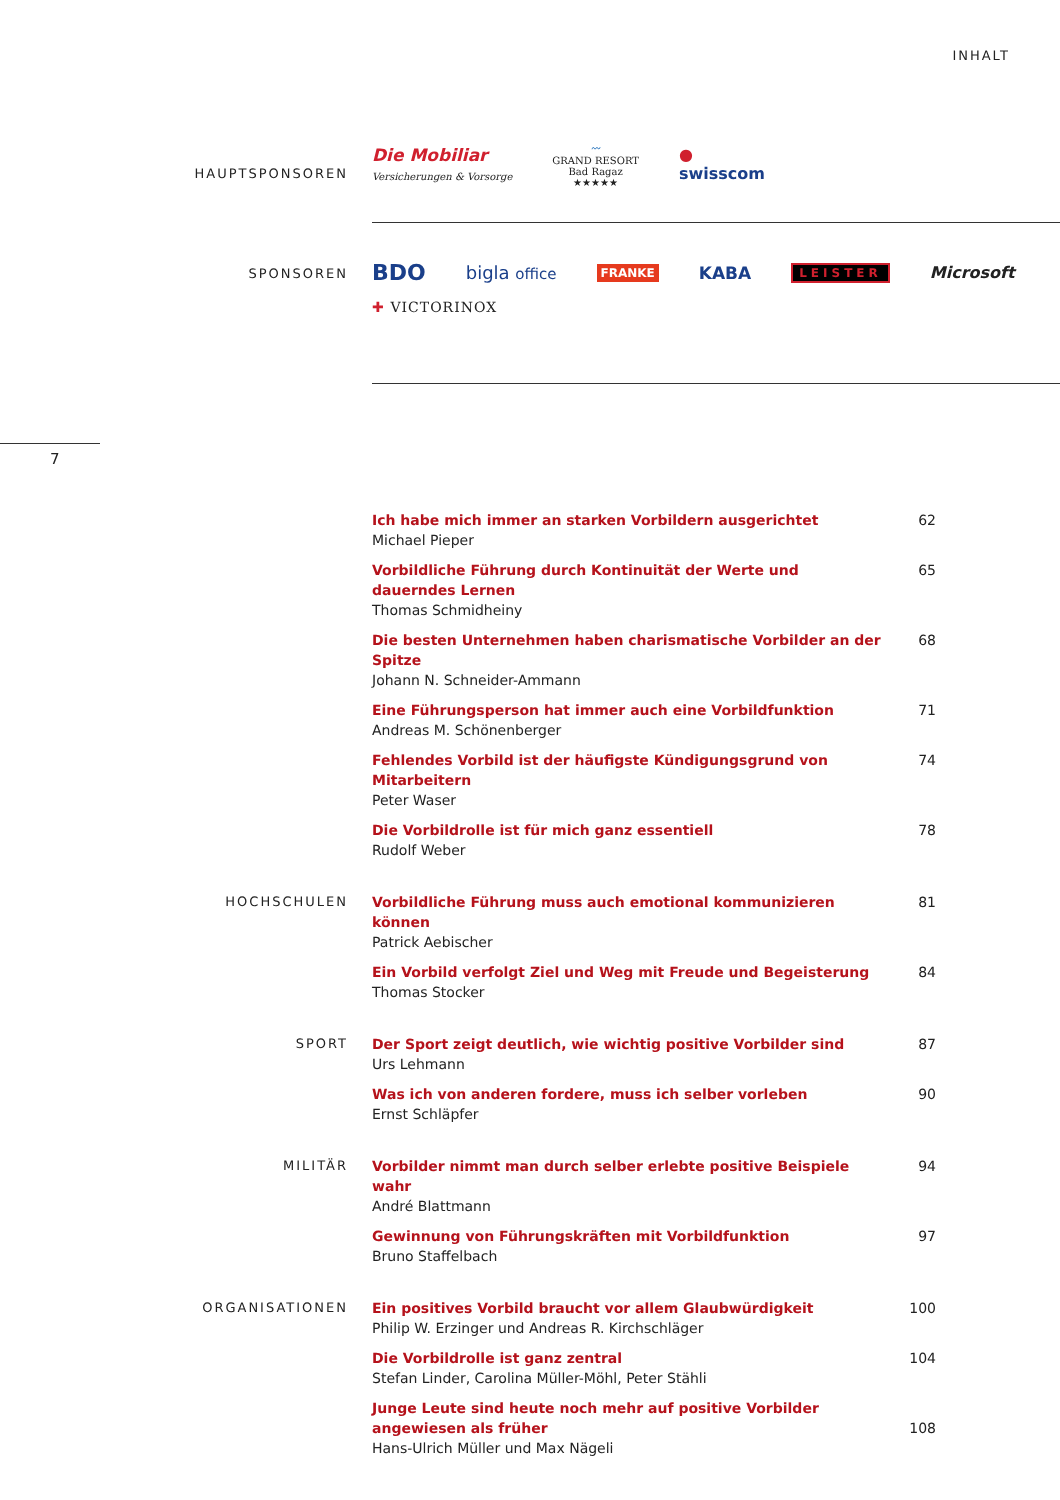INHALT
HAUPTSPONSOREN
Die Mobiliar
Versicherungen & Vorsorge
〰
GRAND RESORT
Bad Ragaz
★★★★★
●
swisscom
SPONSOREN
BDO bigla office FRANKE KABA LEISTER Microsoft ✚ VICTORINOX
7
Ich habe mich immer an starken Vorbildern ausgerichtet
Michael Pieper
62
Vorbildliche Führung durch Kontinuität der Werte und dauerndes Lernen
Thomas Schmidheiny
65
Die besten Unternehmen haben charismatische Vorbilder an der Spitze
Johann N. Schneider-Ammann
68
Eine Führungsperson hat immer auch eine Vorbildfunktion
Andreas M. Schönenberger
71
Fehlendes Vorbild ist der häufigste Kündigungsgrund von Mitarbeitern
Peter Waser
74
Die Vorbildrolle ist für mich ganz essentiell
Rudolf Weber
78
HOCHSCHULEN
Vorbildliche Führung muss auch emotional kommunizieren können
Patrick Aebischer
81
Ein Vorbild verfolgt Ziel und Weg mit Freude und Begeisterung
Thomas Stocker
84
SPORT
Der Sport zeigt deutlich, wie wichtig positive Vorbilder sind
Urs Lehmann
87
Was ich von anderen fordere, muss ich selber vorleben
Ernst Schläpfer
90
MILITÄR
Vorbilder nimmt man durch selber erlebte positive Beispiele wahr
André Blattmann
94
Gewinnung von Führungskräften mit Vorbildfunktion
Bruno Staffelbach
97
ORGANISATIONEN
Ein positives Vorbild braucht vor allem Glaubwürdigkeit
Philip W. Erzinger und Andreas R. Kirchschläger
100
Die Vorbildrolle ist ganz zentral
Stefan Linder, Carolina Müller-Möhl, Peter Stähli
104
Junge Leute sind heute noch mehr auf positive Vorbilder
angewiesen als früher
Hans-Ulrich Müller und Max Nägeli
108